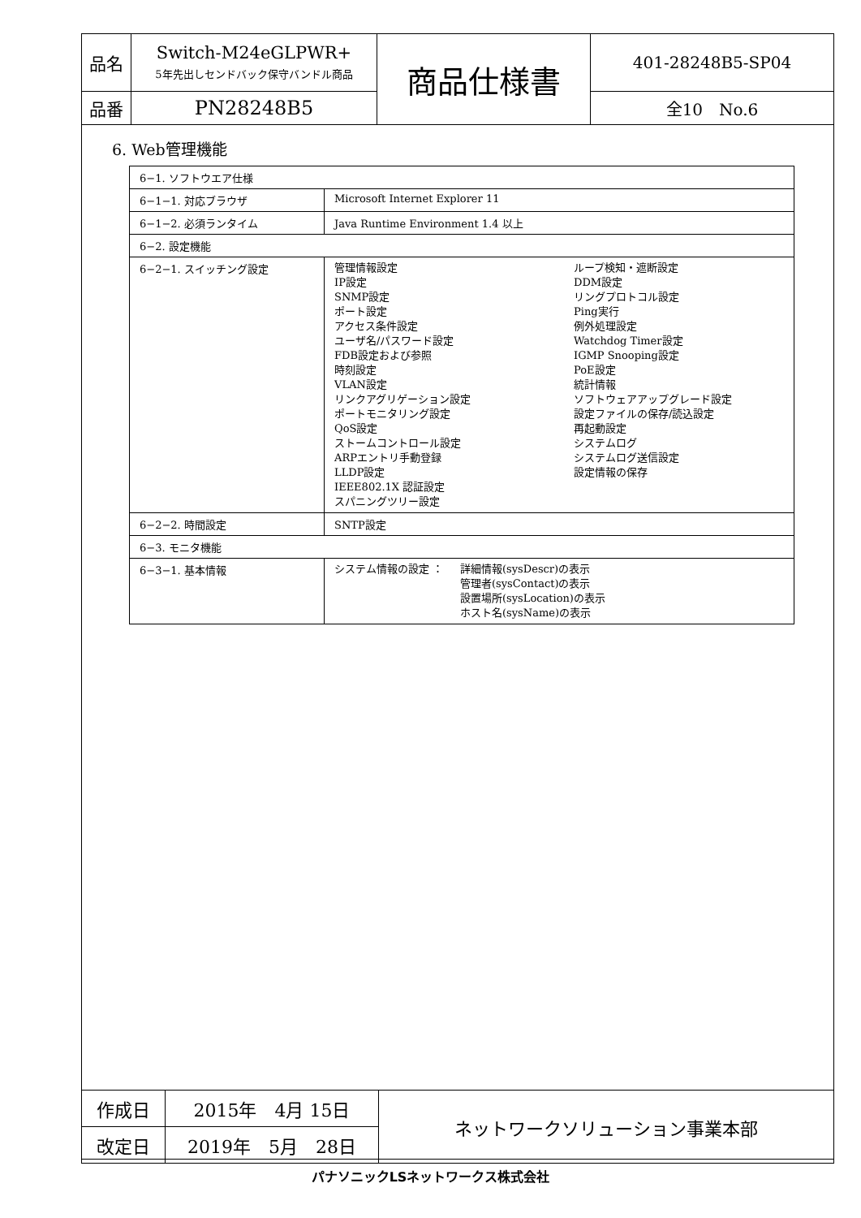| 品名 | Switch-M24eGLPWR+ 5年先出しセンドバック保守バンドル商品 | 商品仕様書 | 401-28248B5-SP04 |
| 品番 | PN28248B5 | | 全10 No.6 |
6. Web管理機能
| 6−1. ソフトウエア仕様 | |
| 6−1−1. 対応ブラウザ | Microsoft Internet Explorer 11 |
| 6−1−2. 必須ランタイム | Java Runtime Environment 1.4 以上 |
| 6−2. 設定機能 | |
| 6−2−1. スイッチング設定 | 管理情報設定 IP設定 SNMP設定 ポート設定 アクセス条件設定 ユーザ名/パスワード設定 FDB設定および参照 時刻設定 VLAN設定 リンクアグリゲーション設定 ポートモニタリング設定 QoS設定 ストームコントロール設定 ARPエントリ手動登録 LLDP設定 IEEE802.1X 認証設定 スパニングツリー設定 ループ検知・遮断設定 DDM設定 リングプロトコル設定 Ping実行 例外処理設定 Watchdog Timer設定 IGMP Snooping設定 PoE設定 統計情報 ソフトウェアアップグレード設定 設定ファイルの保存/読込設定 再起動設定 システムログ システムログ送信設定 設定情報の保存 |
| 6−2−2. 時間設定 | SNTP設定 |
| 6−3. モニタ機能 | |
| 6−3−1. 基本情報 | システム情報の設定 ： 詳細情報(sysDescr)の表示 管理者(sysContact)の表示 設置場所(sysLocation)の表示 ホスト名(sysName)の表示 |
| 作成日 | 2015年 4月 15日 | ネットワークソリューション事業本部 |
| 改定日 | 2019年 5月 28日 | |
パナソニックLSネットワークス株式会社